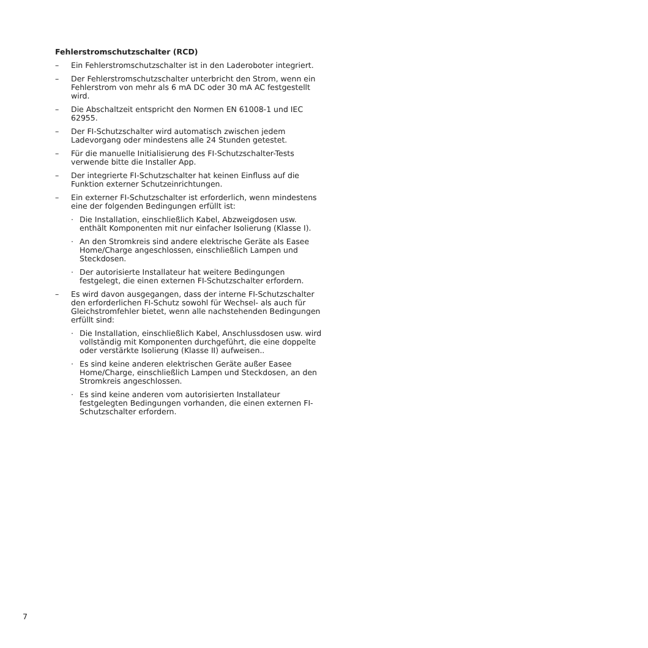Fehlerstromschutzschalter (RCD)
– Ein Fehlerstromschutzschalter ist in den Laderoboter integriert.
– Der Fehlerstromschutzschalter unterbricht den Strom, wenn ein Fehlerstrom von mehr als 6 mA DC oder 30 mA AC festgestellt wird.
– Die Abschaltzeit entspricht den Normen EN 61008-1 und IEC 62955.
– Der FI-Schutzschalter wird automatisch zwischen jedem Ladevorgang oder mindestens alle 24 Stunden getestet.
– Für die manuelle Initialisierung des FI-Schutzschalter-Tests verwende bitte die Installer App.
– Der integrierte FI-Schutzschalter hat keinen Einfluss auf die Funktion externer Schutzeinrichtungen.
– Ein externer FI-Schutzschalter ist erforderlich, wenn mindestens eine der folgenden Bedingungen erfüllt ist:
· Die Installation, einschließlich Kabel, Abzweigdosen usw. enthält Komponenten mit nur einfacher Isolierung (Klasse I).
· An den Stromkreis sind andere elektrische Geräte als Easee Home/Charge angeschlossen, einschließlich Lampen und Steckdosen.
· Der autorisierte Installateur hat weitere Bedingungen festgelegt, die einen externen FI-Schutzschalter erfordern.
– Es wird davon ausgegangen, dass der interne FI-Schutzschalter den erforderlichen FI-Schutz sowohl für Wechsel- als auch für Gleichstromfehler bietet, wenn alle nachstehenden Bedingungen erfüllt sind:
· Die Installation, einschließlich Kabel, Anschlussdosen usw. wird vollständig mit Komponenten durchgeführt, die eine doppelte oder verstärkte Isolierung (Klasse II) aufweisen..
· Es sind keine anderen elektrischen Geräte außer Easee Home/Charge, einschließlich Lampen und Steckdosen, an den Stromkreis angeschlossen.
· Es sind keine anderen vom autorisierten Installateur festgelegten Bedingungen vorhanden, die einen externen FI-Schutzschalter erfordern.
7